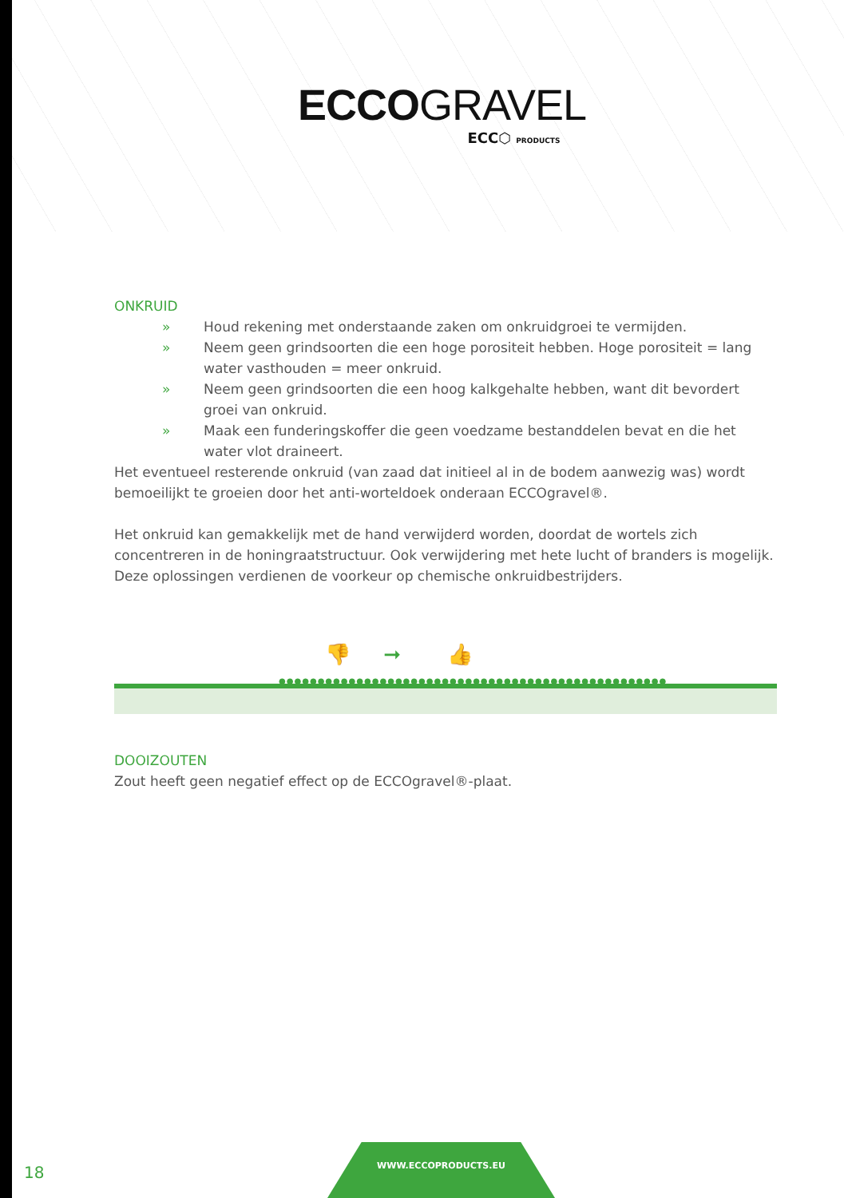ECCOGRAVEL
ECC⬡ PRODUCTS
ONKRUID
» Houd rekening met onderstaande zaken om onkruidgroei te vermijden.
» Neem geen grindsoorten die een hoge porositeit hebben. Hoge porositeit = lang water vasthouden = meer onkruid.
» Neem geen grindsoorten die een hoog kalkgehalte hebben, want dit bevordert groei van onkruid.
» Maak een funderingskoffer die geen voedzame bestanddelen bevat en die het water vlot draineert.
Het eventueel resterende onkruid (van zaad dat initieel al in de bodem aanwezig was) wordt bemoeilijkt te groeien door het anti-worteldoek onderaan ECCOgravel®.
Het onkruid kan gemakkelijk met de hand verwijderd worden, doordat de wortels zich concentreren in de honingraatstructuur. Ook verwijdering met hete lucht of branders is mogelijk. Deze oplossingen verdienen de voorkeur op chemische onkruidbestrijders.
👎 ➞ 👍
●●●●●●●●●●●●●●●●●●●●●●●●●●●●●●●●●●●●●●●●●●●●●●●●●●
DOOIZOUTEN
Zout heeft geen negatief effect op de ECCOgravel®-plaat.
18
WWW.ECCOPRODUCTS.EU